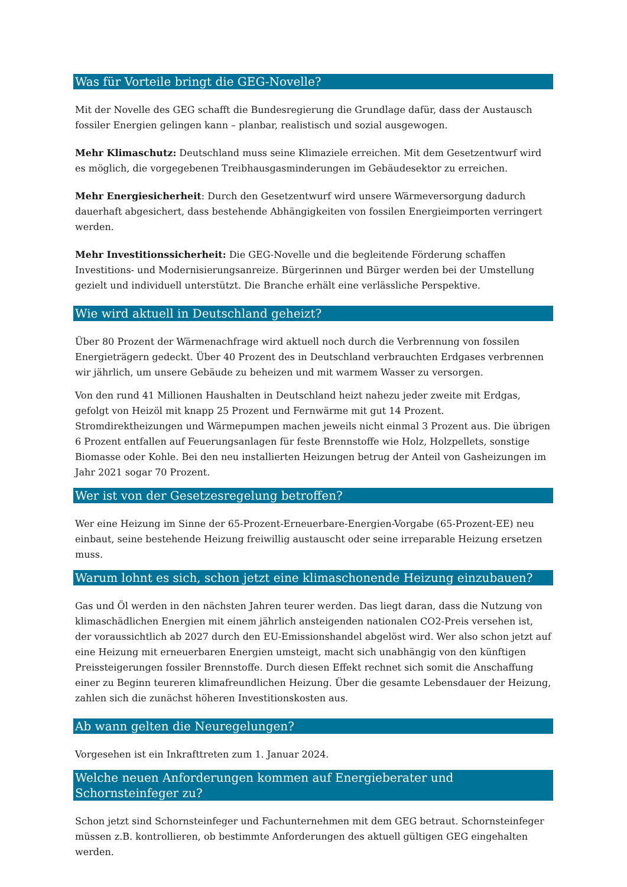Was für Vorteile bringt die GEG-Novelle?
Mit der Novelle des GEG schafft die Bundesregierung die Grundlage dafür, dass der Austausch fossiler Energien gelingen kann – planbar, realistisch und sozial ausgewogen.
Mehr Klimaschutz: Deutschland muss seine Klimaziele erreichen. Mit dem Gesetzentwurf wird es möglich, die vorgegebenen Treibhausgasminderungen im Gebäudesektor zu erreichen.
Mehr Energiesicherheit: Durch den Gesetzentwurf wird unsere Wärmeversorgung dadurch dauerhaft abgesichert, dass bestehende Abhängigkeiten von fossilen Energieimporten verringert werden.
Mehr Investitionssicherheit: Die GEG-Novelle und die begleitende Förderung schaffen Investitions- und Modernisierungsanreize. Bürgerinnen und Bürger werden bei der Umstellung gezielt und individuell unterstützt. Die Branche erhält eine verlässliche Perspektive.
Wie wird aktuell in Deutschland geheizt?
Über 80 Prozent der Wärmenachfrage wird aktuell noch durch die Verbrennung von fossilen Energieträgern gedeckt. Über 40 Prozent des in Deutschland verbrauchten Erdgases verbrennen wir jährlich, um unsere Gebäude zu beheizen und mit warmem Wasser zu versorgen.
Von den rund 41 Millionen Haushalten in Deutschland heizt nahezu jeder zweite mit Erdgas, gefolgt von Heizöl mit knapp 25 Prozent und Fernwärme mit gut 14 Prozent. Stromdirektheizungen und Wärmepumpen machen jeweils nicht einmal 3 Prozent aus. Die übrigen 6 Prozent entfallen auf Feuerungsanlagen für feste Brennstoffe wie Holz, Holzpellets, sonstige Biomasse oder Kohle. Bei den neu installierten Heizungen betrug der Anteil von Gasheizungen im Jahr 2021 sogar 70 Prozent.
Wer ist von der Gesetzesregelung betroffen?
Wer eine Heizung im Sinne der 65-Prozent-Erneuerbare-Energien-Vorgabe (65-Prozent-EE) neu einbaut, seine bestehende Heizung freiwillig austauscht oder seine irreparable Heizung ersetzen muss.
Warum lohnt es sich, schon jetzt eine klimaschonende Heizung einzubauen?
Gas und Öl werden in den nächsten Jahren teurer werden. Das liegt daran, dass die Nutzung von klimaschädlichen Energien mit einem jährlich ansteigenden nationalen CO2-Preis versehen ist, der voraussichtlich ab 2027 durch den EU-Emissionshandel abgelöst wird. Wer also schon jetzt auf eine Heizung mit erneuerbaren Energien umsteigt, macht sich unabhängig von den künftigen Preissteigerungen fossiler Brennstoffe. Durch diesen Effekt rechnet sich somit die Anschaffung einer zu Beginn teureren klimafreundlichen Heizung. Über die gesamte Lebensdauer der Heizung, zahlen sich die zunächst höheren Investitionskosten aus.
Ab wann gelten die Neuregelungen?
Vorgesehen ist ein Inkrafttreten zum 1. Januar 2024.
Welche neuen Anforderungen kommen auf Energieberater und Schornsteinfeger zu?
Schon jetzt sind Schornsteinfeger und Fachunternehmen mit dem GEG betraut. Schornsteinfeger müssen z.B. kontrollieren, ob bestimmte Anforderungen des aktuell gültigen GEG eingehalten werden.